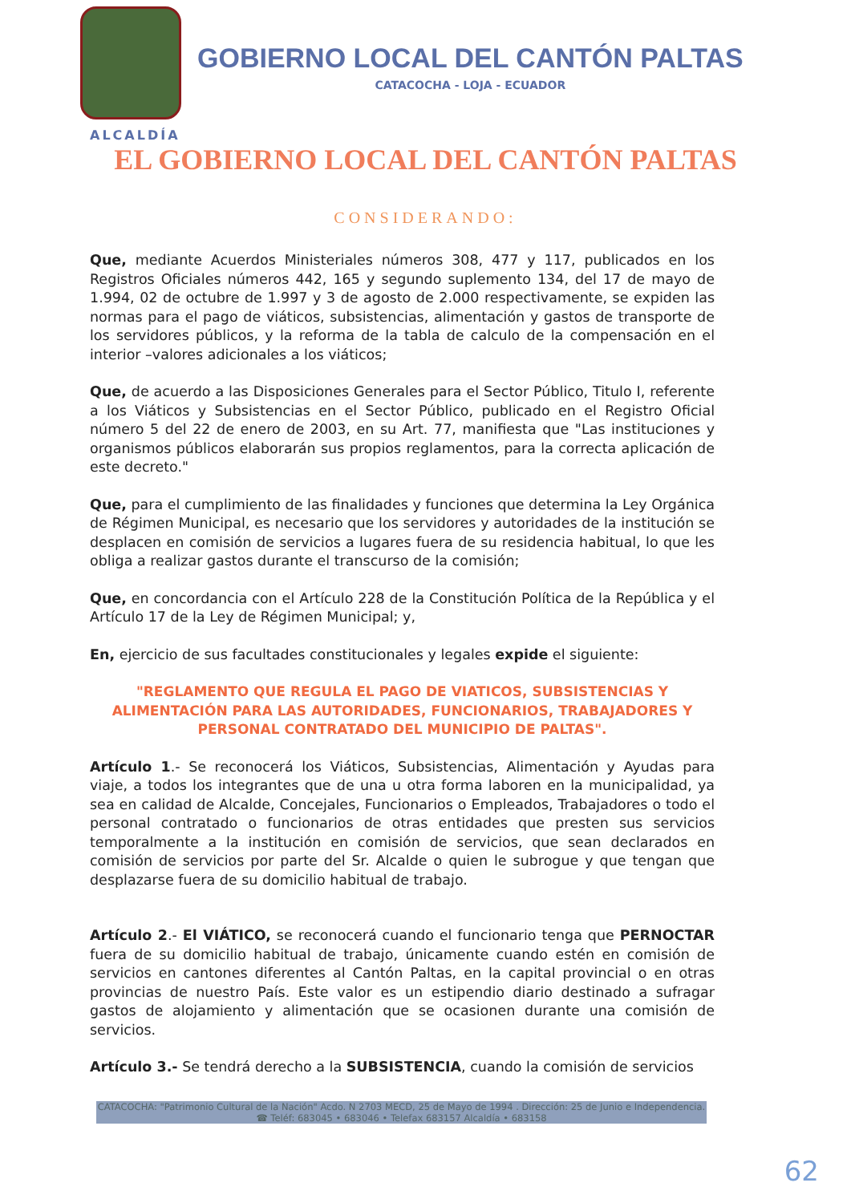GOBIERNO LOCAL DEL CANTÓN PALTAS
CATACOCHA - LOJA - ECUADOR
ALCALDÍA
EL GOBIERNO LOCAL DEL CANTÓN PALTAS
CONSIDERANDO:
Que, mediante Acuerdos Ministeriales números 308, 477 y 117, publicados en los Registros Oficiales números 442, 165 y segundo suplemento 134, del 17 de mayo de 1.994, 02 de octubre de 1.997 y 3 de agosto de 2.000 respectivamente, se expiden las normas para el pago de viáticos, subsistencias, alimentación y gastos de transporte de los servidores públicos, y la reforma de la tabla de calculo de la compensación en el interior –valores adicionales a los viáticos;
Que, de acuerdo a las Disposiciones Generales para el Sector Público, Titulo I, referente a los Viáticos y Subsistencias en el Sector Público, publicado en el Registro Oficial número 5 del 22 de enero de 2003, en su Art. 77, manifiesta que "Las instituciones y organismos públicos elaborarán sus propios reglamentos, para la correcta aplicación de este decreto."
Que, para el cumplimiento de las finalidades y funciones que determina la Ley Orgánica de Régimen Municipal, es necesario que los servidores y autoridades de la institución se desplacen en comisión de servicios a lugares fuera de su residencia habitual, lo que les obliga a realizar gastos durante el transcurso de la comisión;
Que, en concordancia con el Artículo 228 de la Constitución Política de la República y el Artículo 17 de la Ley de Régimen Municipal; y,
En, ejercicio de sus facultades constitucionales y legales expide el siguiente:
"REGLAMENTO QUE REGULA EL PAGO DE VIATICOS, SUBSISTENCIAS Y ALIMENTACIÓN PARA LAS AUTORIDADES, FUNCIONARIOS, TRABAJADORES Y PERSONAL CONTRATADO DEL MUNICIPIO DE PALTAS".
Artículo 1.- Se reconocerá los Viáticos, Subsistencias, Alimentación y Ayudas para viaje, a todos los integrantes que de una u otra forma laboren en la municipalidad, ya sea en calidad de Alcalde, Concejales, Funcionarios o Empleados, Trabajadores o todo el personal contratado o funcionarios de otras entidades que presten sus servicios temporalmente a la institución en comisión de servicios, que sean declarados en comisión de servicios por parte del Sr. Alcalde o quien le subrogue y que tengan que desplazarse fuera de su domicilio habitual de trabajo.
Artículo 2.- El VIÁTICO, se reconocerá cuando el funcionario tenga que PERNOCTAR fuera de su domicilio habitual de trabajo, únicamente cuando estén en comisión de servicios en cantones diferentes al Cantón Paltas, en la capital provincial o en otras provincias de nuestro País. Este valor es un estipendio diario destinado a sufragar gastos de alojamiento y alimentación que se ocasionen durante una comisión de servicios.
Artículo 3.- Se tendrá derecho a la SUBSISTENCIA, cuando la comisión de servicios
CATACOCHA: "Patrimonio Cultural de la Nación" Acdo. N 2703 MECD, 25 de Mayo de 1994 . Dirección: 25 de Junio e Independencia. ☎ Teléf: 683045 • 683046 • Telefax 683157 Alcaldía • 683158
62